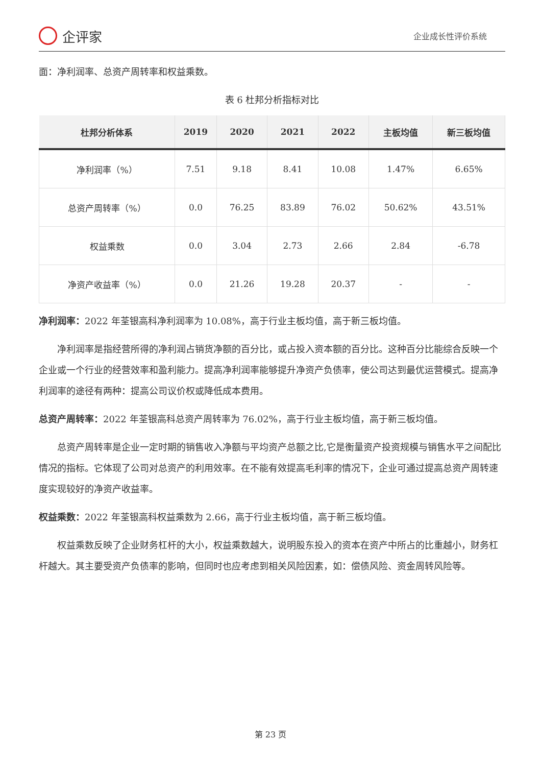企评家
企业成长性评价系统
面：净利润率、总资产周转率和权益乘数。
表 6 杜邦分析指标对比
| 杜邦分析体系 | 2019 | 2020 | 2021 | 2022 | 主板均值 | 新三板均值 |
| --- | --- | --- | --- | --- | --- | --- |
| 净利润率（%） | 7.51 | 9.18 | 8.41 | 10.08 | 1.47% | 6.65% |
| 总资产周转率（%） | 0.0 | 76.25 | 83.89 | 76.02 | 50.62% | 43.51% |
| 权益乘数 | 0.0 | 3.04 | 2.73 | 2.66 | 2.84 | -6.78 |
| 净资产收益率（%） | 0.0 | 21.26 | 19.28 | 20.37 | - | - |
净利润率：2022 年荃银高科净利润率为 10.08%，高于行业主板均值，高于新三板均值。
净利润率是指经营所得的净利润占销货净额的百分比，或占投入资本额的百分比。这种百分比能综合反映一个企业或一个行业的经营效率和盈利能力。提高净利润率能够提升净资产负债率，使公司达到最优运营模式。提高净利润率的途径有两种：提高公司议价权或降低成本费用。
总资产周转率：2022 年荃银高科总资产周转率为 76.02%，高于行业主板均值，高于新三板均值。
总资产周转率是企业一定时期的销售收入净额与平均资产总额之比,它是衡量资产投资规模与销售水平之间配比情况的指标。它体现了公司对总资产的利用效率。在不能有效提高毛利率的情况下，企业可通过提高总资产周转速度实现较好的净资产收益率。
权益乘数：2022 年荃银高科权益乘数为 2.66，高于行业主板均值，高于新三板均值。
权益乘数反映了企业财务杠杆的大小，权益乘数越大，说明股东投入的资本在资产中所占的比重越小，财务杠杆越大。其主要受资产负债率的影响，但同时也应考虑到相关风险因素，如：偿债风险、资金周转风险等。
第 23 页